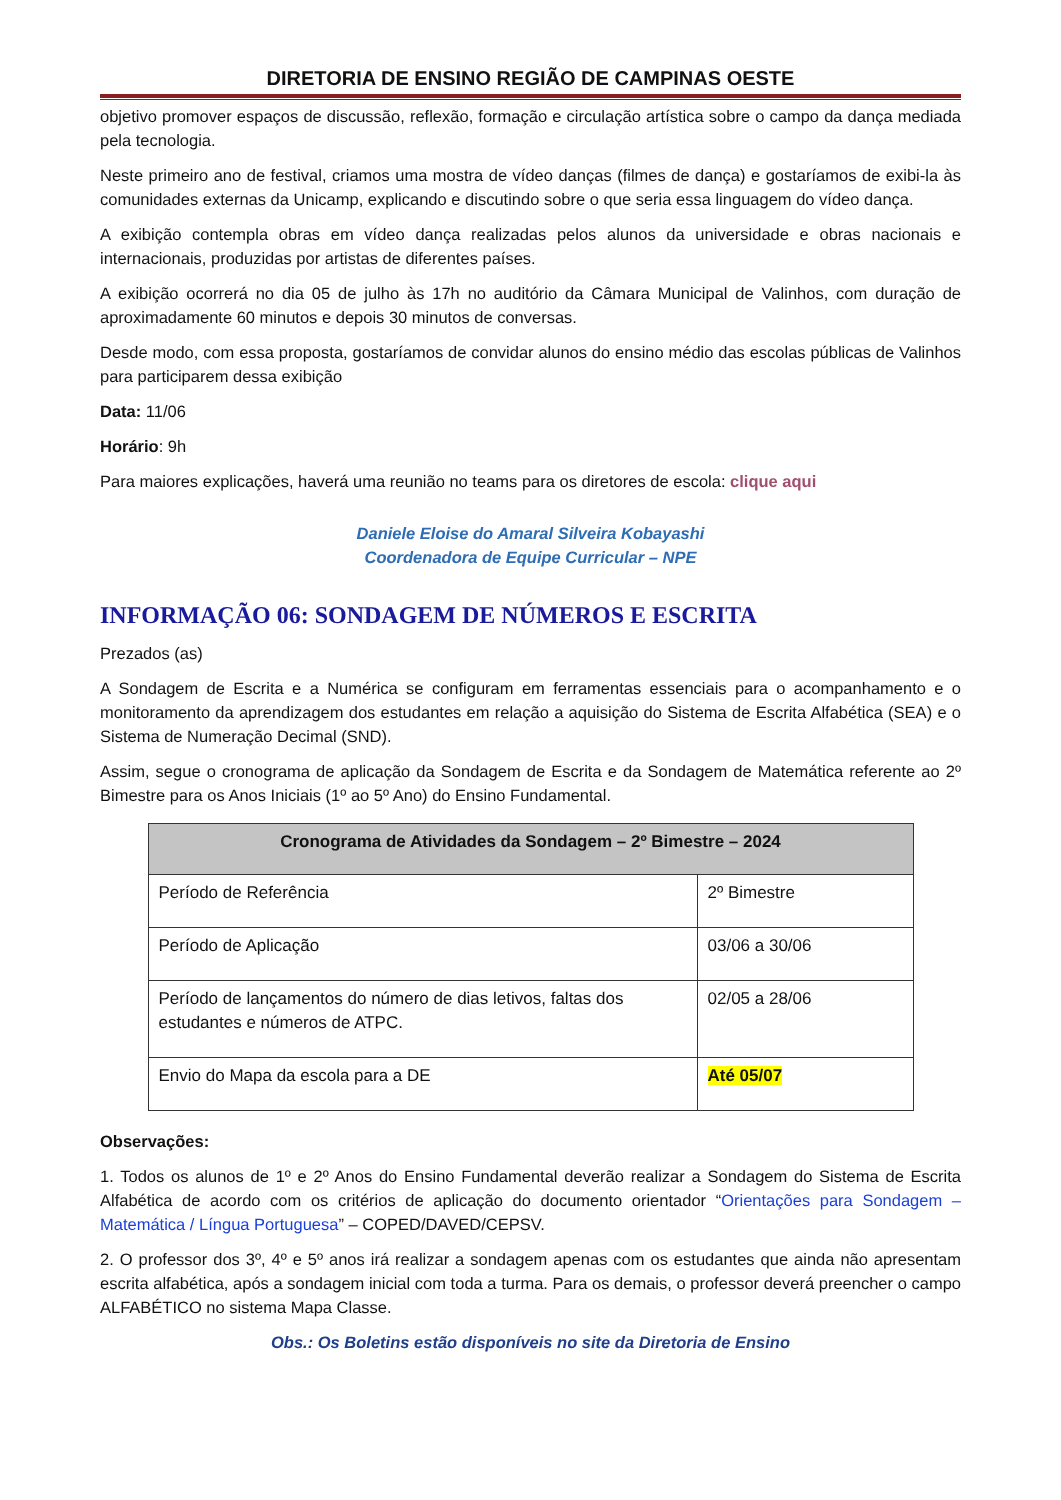DIRETORIA DE ENSINO REGIÃO DE CAMPINAS OESTE
objetivo promover espaços de discussão, reflexão, formação e circulação artística sobre o campo da dança mediada pela tecnologia.
Neste primeiro ano de festival, criamos uma mostra de vídeo danças (filmes de dança) e gostaríamos de exibi-la às comunidades externas da Unicamp, explicando e discutindo sobre o que seria essa linguagem do vídeo dança.
A exibição contempla obras em vídeo dança realizadas pelos alunos da universidade e obras nacionais e internacionais, produzidas por artistas de diferentes países.
A exibição ocorrerá no dia 05 de julho às 17h no auditório da Câmara Municipal de Valinhos, com duração de aproximadamente 60 minutos e depois 30 minutos de conversas.
Desde modo, com essa proposta, gostaríamos de convidar alunos do ensino médio das escolas públicas de Valinhos para participarem dessa exibição
Data: 11/06
Horário: 9h
Para maiores explicações, haverá uma reunião no teams para os diretores de escola: clique aqui
Daniele Eloise do Amaral Silveira Kobayashi
Coordenadora de Equipe Curricular – NPE
INFORMAÇÃO 06: SONDAGEM DE NÚMEROS E ESCRITA
Prezados (as)
A Sondagem de Escrita e a Numérica se configuram em ferramentas essenciais para o acompanhamento e o monitoramento da aprendizagem dos estudantes em relação a aquisição do Sistema de Escrita Alfabética (SEA) e o Sistema de Numeração Decimal (SND).
Assim, segue o cronograma de aplicação da Sondagem de Escrita e da Sondagem de Matemática referente ao 2º Bimestre para os Anos Iniciais (1º ao 5º Ano) do Ensino Fundamental.
| Cronograma de Atividades da Sondagem – 2º Bimestre – 2024 | |
| --- | --- |
| Período de Referência | 2º Bimestre |
| Período de Aplicação | 03/06 a 30/06 |
| Período de lançamentos do número de dias letivos, faltas dos estudantes e números de ATPC. | 02/05 a 28/06 |
| Envio do Mapa da escola para a DE | Até 05/07 |
Observações:
1. Todos os alunos de 1º e 2º Anos do Ensino Fundamental deverão realizar a Sondagem do Sistema de Escrita Alfabética de acordo com os critérios de aplicação do documento orientador “Orientações para Sondagem – Matemática / Língua Portuguesa” – COPED/DAVED/CEPSV.
2. O professor dos 3º, 4º e 5º anos irá realizar a sondagem apenas com os estudantes que ainda não apresentam escrita alfabética, após a sondagem inicial com toda a turma. Para os demais, o professor deverá preencher o campo ALFABÉTICO no sistema Mapa Classe.
Obs.: Os Boletins estão disponíveis no site da Diretoria de Ensino